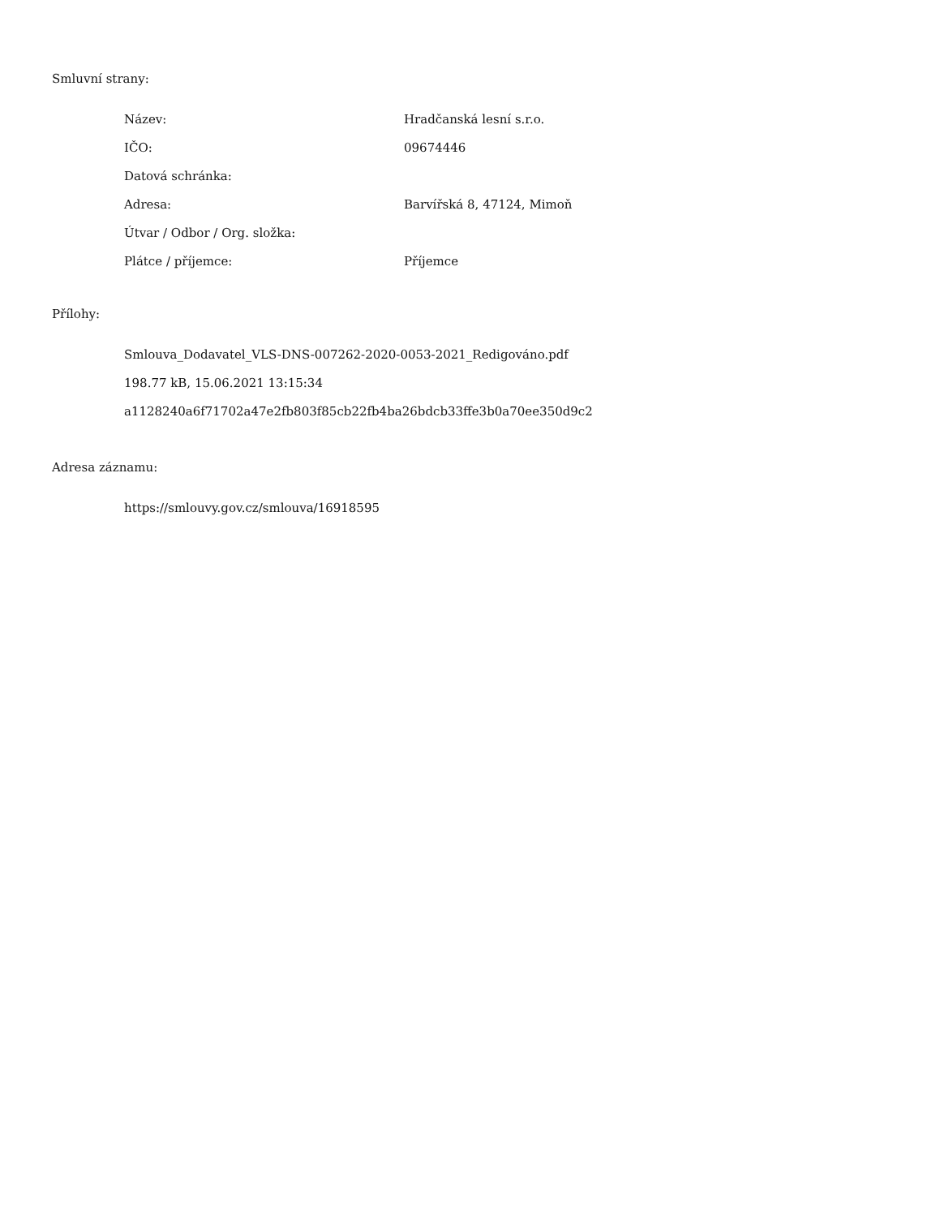Smluvní strany:
| Název: | Hradčanská lesní s.r.o. |
| IČO: | 09674446 |
| Datová schránka: | |
| Adresa: | Barvířská 8, 47124, Mimoň |
| Útvar / Odbor / Org. složka: | |
| Plátce / příjemce: | Příjemce |
Přílohy:
Smlouva_Dodavatel_VLS-DNS-007262-2020-0053-2021_Redigováno.pdf
198.77 kB, 15.06.2021 13:15:34
a1128240a6f71702a47e2fb803f85cb22fb4ba26bdcb33ffe3b0a70ee350d9c2
Adresa záznamu:
https://smlouvy.gov.cz/smlouva/16918595